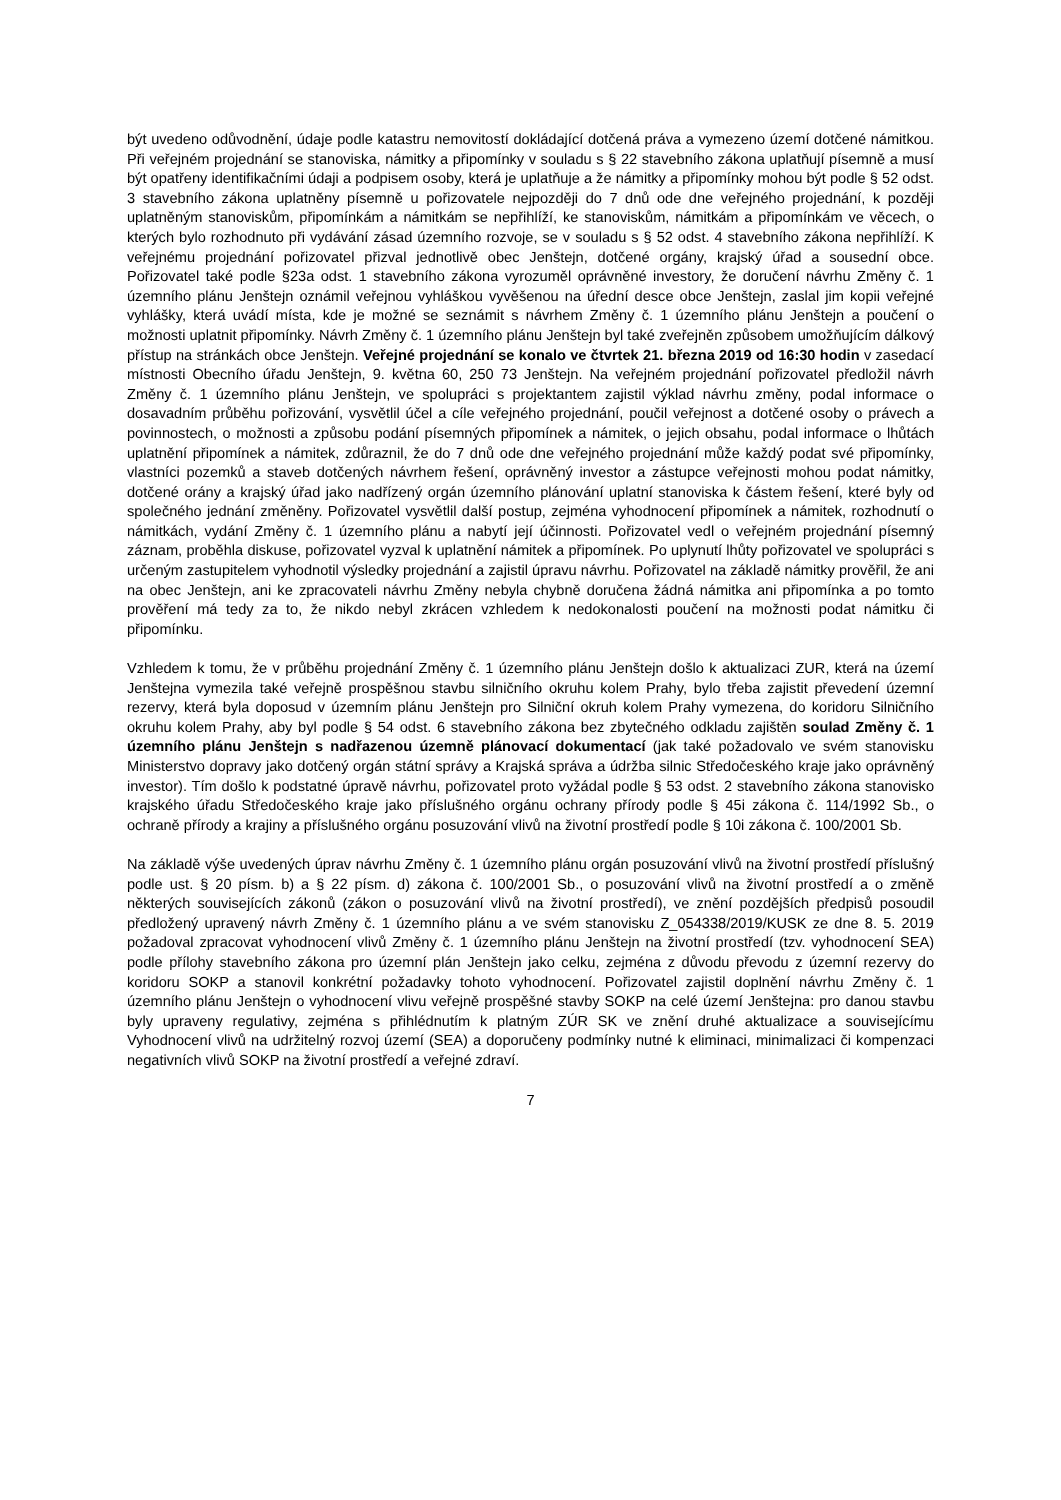být uvedeno odůvodnění, údaje podle katastru nemovitostí dokládající dotčená práva a vymezeno území dotčené námitkou. Při veřejném projednání se stanoviska, námitky a připomínky v souladu s § 22 stavebního zákona uplatňují písemně a musí být opatřeny identifikačními údaji a podpisem osoby, která je uplatňuje a že námitky a připomínky mohou být podle § 52 odst. 3 stavebního zákona uplatněny písemně u pořizovatele nejpozději do 7 dnů ode dne veřejného projednání, k později uplatněným stanoviskům, připomínkám a námitkám se nepřihlíží, ke stanoviskům, námitkám a připomínkám ve věcech, o kterých bylo rozhodnuto při vydávání zásad územního rozvoje, se v souladu s § 52 odst. 4 stavebního zákona nepřihlíží. K veřejnému projednání pořizovatel přizval jednotlivě obec Jenštejn, dotčené orgány, krajský úřad a sousední obce. Pořizovatel také podle §23a odst. 1 stavebního zákona vyrozuměl oprávněné investory, že doručení návrhu Změny č. 1 územního plánu Jenštejn oznámil veřejnou vyhláškou vyvěšenou na úřední desce obce Jenštejn, zaslal jim kopii veřejné vyhlášky, která uvádí místa, kde je možné se seznámit s návrhem Změny č. 1 územního plánu Jenštejn a poučení o možnosti uplatnit připomínky. Návrh Změny č. 1 územního plánu Jenštejn byl také zveřejněn způsobem umožňujícím dálkový přístup na stránkách obce Jenštejn. Veřejné projednání se konalo ve čtvrtek 21. března 2019 od 16:30 hodin v zasedací místnosti Obecního úřadu Jenštejn, 9. května 60, 250 73 Jenštejn. Na veřejném projednání pořizovatel předložil návrh Změny č. 1 územního plánu Jenštejn, ve spolupráci s projektantem zajistil výklad návrhu změny, podal informace o dosavadním průběhu pořizování, vysvětlil účel a cíle veřejného projednání, poučil veřejnost a dotčené osoby o právech a povinnostech, o možnosti a způsobu podání písemných připomínek a námitek, o jejich obsahu, podal informace o lhůtách uplatnění připomínek a námitek, zdůraznil, že do 7 dnů ode dne veřejného projednání může každý podat své připomínky, vlastníci pozemků a staveb dotčených návrhem řešení, oprávněný investor a zástupce veřejnosti mohou podat námitky, dotčené orány a krajský úřad jako nadřízený orgán územního plánování uplatní stanoviska k částem řešení, které byly od společného jednání změněny. Pořizovatel vysvětlil další postup, zejména vyhodnocení připomínek a námitek, rozhodnutí o námitkách, vydání Změny č. 1 územního plánu a nabytí její účinnosti. Pořizovatel vedl o veřejném projednání písemný záznam, proběhla diskuse, pořizovatel vyzval k uplatnění námitek a připomínek. Po uplynutí lhůty pořizovatel ve spolupráci s určeným zastupitelem vyhodnotil výsledky projednání a zajistil úpravu návrhu. Pořizovatel na základě námitky prověřil, že ani na obec Jenštejn, ani ke zpracovateli návrhu Změny nebyla chybně doručena žádná námitka ani připomínka a po tomto prověření má tedy za to, že nikdo nebyl zkrácen vzhledem k nedokonalosti poučení na možnosti podat námitku či připomínku.
Vzhledem k tomu, že v průběhu projednání Změny č. 1 územního plánu Jenštejn došlo k aktualizaci ZUR, která na území Jenštejna vymezila také veřejně prospěšnou stavbu silničního okruhu kolem Prahy, bylo třeba zajistit převedení územní rezervy, která byla doposud v územním plánu Jenštejn pro Silniční okruh kolem Prahy vymezena, do koridoru Silničního okruhu kolem Prahy, aby byl podle § 54 odst. 6 stavebního zákona bez zbytečného odkladu zajištěn soulad Změny č. 1 územního plánu Jenštejn s nadřazenou územně plánovací dokumentací (jak také požadovalo ve svém stanovisku Ministerstvo dopravy jako dotčený orgán státní správy a Krajská správa a údržba silnic Středočeského kraje jako oprávněný investor). Tím došlo k podstatné úpravě návrhu, pořizovatel proto vyžádal podle § 53 odst. 2 stavebního zákona stanovisko krajského úřadu Středočeského kraje jako příslušného orgánu ochrany přírody podle § 45i zákona č. 114/1992 Sb., o ochraně přírody a krajiny a příslušného orgánu posuzování vlivů na životní prostředí podle § 10i zákona č. 100/2001 Sb.
Na základě výše uvedených úprav návrhu Změny č. 1 územního plánu orgán posuzování vlivů na životní prostředí příslušný podle ust. § 20 písm. b) a § 22 písm. d) zákona č. 100/2001 Sb., o posuzování vlivů na životní prostředí a o změně některých souvisejících zákonů (zákon o posuzování vlivů na životní prostředí), ve znění pozdějších předpisů posoudil předložený upravený návrh Změny č. 1 územního plánu a ve svém stanovisku Z_054338/2019/KUSK ze dne 8. 5. 2019 požadoval zpracovat vyhodnocení vlivů Změny č. 1 územního plánu Jenštejn na životní prostředí (tzv. vyhodnocení SEA) podle přílohy stavebního zákona pro územní plán Jenštejn jako celku, zejména z důvodu převodu z územní rezervy do koridoru SOKP a stanovil konkrétní požadavky tohoto vyhodnocení. Pořizovatel zajistil doplnění návrhu Změny č. 1 územního plánu Jenštejn o vyhodnocení vlivu veřejně prospěšné stavby SOKP na celé území Jenštejna: pro danou stavbu byly upraveny regulativy, zejména s přihlédnutím k platným ZÚR SK ve znění druhé aktualizace a souvisejícímu Vyhodnocení vlivů na udržitelný rozvoj území (SEA) a doporučeny podmínky nutné k eliminaci, minimalizaci či kompenzaci negativních vlivů SOKP na životní prostředí a veřejné zdraví.
7